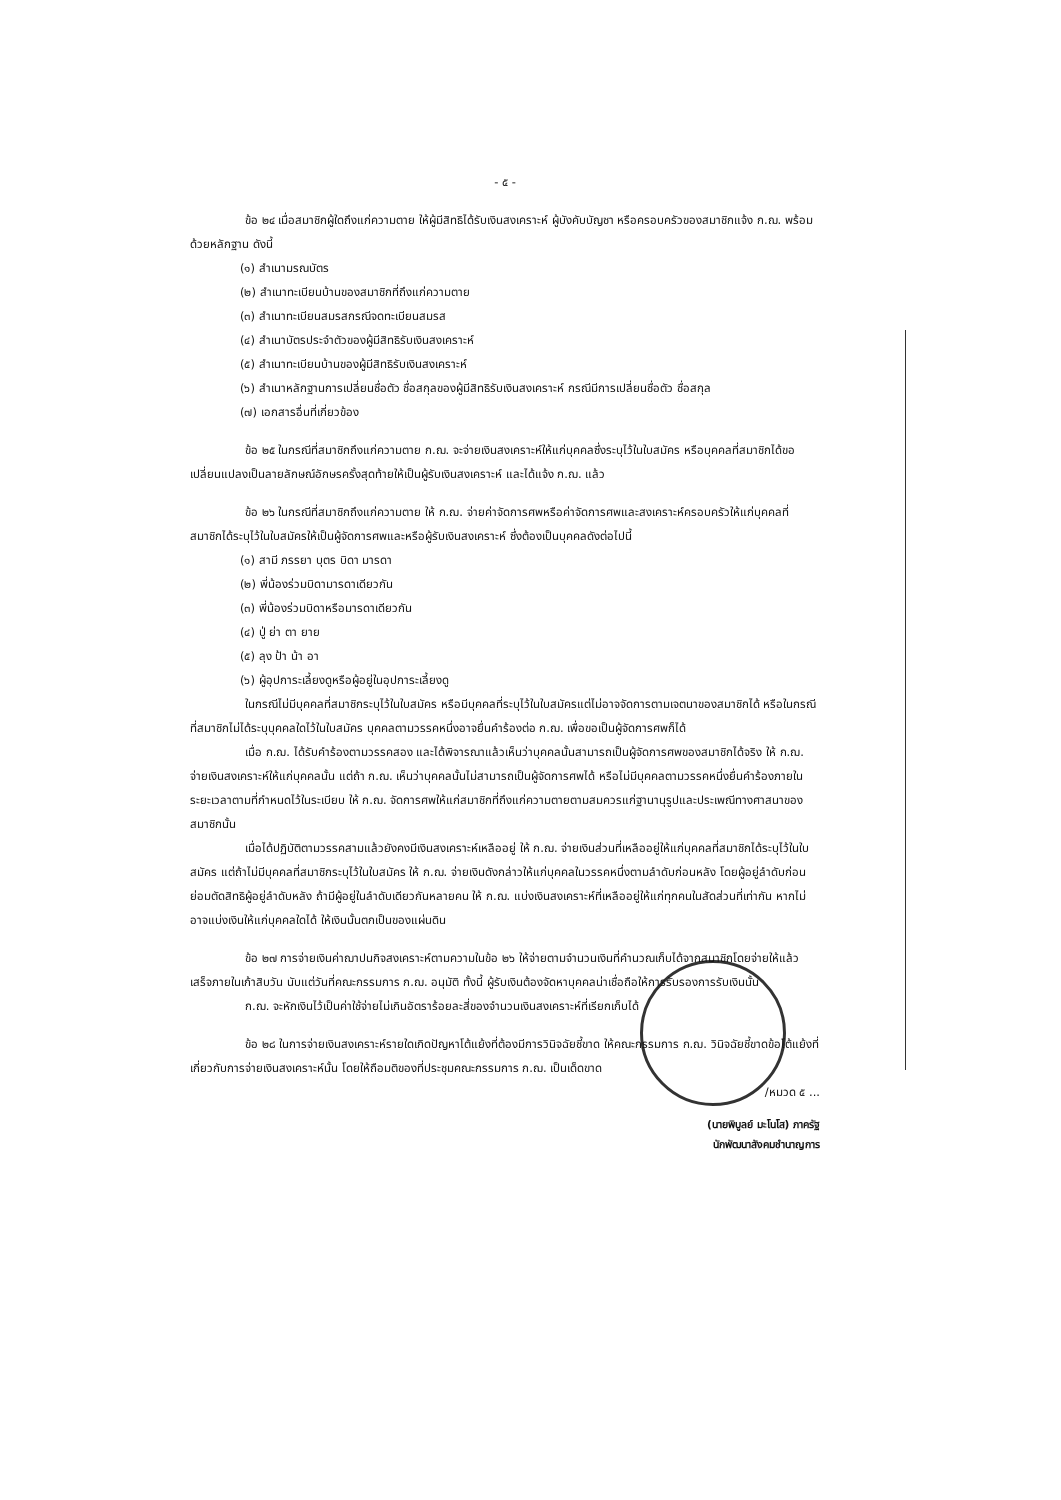- ๕ -
ข้อ ๒๔ เมื่อสมาชิกผู้ใดถึงแก่ความตาย ให้ผู้มีสิทธิได้รับเงินสงเคราะห์ ผู้บังคับบัญชา หรือครอบครัวของสมาชิกแจ้ง ก.ฌ. พร้อมด้วยหลักฐาน ดังนี้
(๑) สำเนามรณบัตร
(๒) สำเนาทะเบียนบ้านของสมาชิกที่ถึงแก่ความตาย
(๓) สำเนาทะเบียนสมรสกรณีจดทะเบียนสมรส
(๔) สำเนาบัตรประจำตัวของผู้มีสิทธิรับเงินสงเคราะห์
(๕) สำเนาทะเบียนบ้านของผู้มีสิทธิรับเงินสงเคราะห์
(๖) สำเนาหลักฐานการเปลี่ยนชื่อตัว ชื่อสกุลของผู้มีสิทธิรับเงินสงเคราะห์ กรณีมีการเปลี่ยนชื่อตัว ชื่อสกุล
(๗) เอกสารอื่นที่เกี่ยวข้อง
ข้อ ๒๕ ในกรณีที่สมาชิกถึงแก่ความตาย ก.ฌ. จะจ่ายเงินสงเคราะห์ให้แก่บุคคลซึ่งระบุไว้ในใบสมัคร หรือบุคคลที่สมาชิกได้ขอเปลี่ยนแปลงเป็นลายลักษณ์อักษรครั้งสุดท้ายให้เป็นผู้รับเงินสงเคราะห์ และได้แจ้ง ก.ฌ. แล้ว
ข้อ ๒๖ ในกรณีที่สมาชิกถึงแก่ความตาย ให้ ก.ฌ. จ่ายค่าจัดการศพหรือค่าจัดการศพและสงเคราะห์ครอบครัวให้แก่บุคคลที่สมาชิกได้ระบุไว้ในใบสมัครให้เป็นผู้จัดการศพและหรือผู้รับเงินสงเคราะห์ ซึ่งต้องเป็นบุคคลดังต่อไปนี้
(๑) สามี ภรรยา บุตร บิดา มารดา
(๒) พี่น้องร่วมบิดามารดาเดียวกัน
(๓) พี่น้องร่วมบิดาหรือมารดาเดียวกัน
(๔) ปู่ ย่า ตา ยาย
(๕) ลุง ป้า น้า อา
(๖) ผู้อุปการะเลี้ยงดูหรือผู้อยู่ในอุปการะเลี้ยงดู
ในกรณีไม่มีบุคคลที่สมาชิกระบุไว้ในใบสมัคร หรือมีบุคคลที่ระบุไว้ในใบสมัครแต่ไม่อาจจัดการตามเจตนาของสมาชิกได้ หรือในกรณีที่สมาชิกไม่ได้ระบุบุคคลใดไว้ในใบสมัคร บุคคลตามวรรคหนึ่งอาจยื่นคำร้องต่อ ก.ฌ. เพื่อขอเป็นผู้จัดการศพก็ได้
เมื่อ ก.ฌ. ได้รับคำร้องตามวรรคสอง และได้พิจารณาแล้วเห็นว่าบุคคลนั้นสามารถเป็นผู้จัดการศพของสมาชิกได้จริง ให้ ก.ฌ. จ่ายเงินสงเคราะห์ให้แก่บุคคลนั้น แต่ถ้า ก.ฌ. เห็นว่าบุคคลนั้นไม่สามารถเป็นผู้จัดการศพได้ หรือไม่มีบุคคลตามวรรคหนึ่งยื่นคำร้องภายในระยะเวลาตามที่กำหนดไว้ในระเบียบ ให้ ก.ฌ. จัดการศพให้แก่สมาชิกที่ถึงแก่ความตายตามสมควรแก่ฐานานุรูปและประเพณีทางศาสนาของสมาชิกนั้น
เมื่อได้ปฏิบัติตามวรรคสามแล้วยังคงมีเงินสงเคราะห์เหลืออยู่ ให้ ก.ฌ. จ่ายเงินส่วนที่เหลืออยู่ให้แก่บุคคลที่สมาชิกได้ระบุไว้ในใบสมัคร แต่ถ้าไม่มีบุคคลที่สมาชิกระบุไว้ในใบสมัคร ให้ ก.ฌ. จ่ายเงินดังกล่าวให้แก่บุคคลในวรรคหนึ่งตามลำดับก่อนหลัง โดยผู้อยู่ลำดับก่อนย่อมตัดสิทธิผู้อยู่ลำดับหลัง ถ้ามีผู้อยู่ในลำดับเดียวกันหลายคน ให้ ก.ฌ. แบ่งเงินสงเคราะห์ที่เหลืออยู่ให้แก่ทุกคนในสัดส่วนที่เท่ากัน หากไม่อาจแบ่งเงินให้แก่บุคคลใดได้ ให้เงินนั้นตกเป็นของแผ่นดิน
ข้อ ๒๗ การจ่ายเงินค่าฌาปนกิจสงเคราะห์ตามความในข้อ ๒๖ ให้จ่ายตามจำนวนเงินที่คำนวณเก็บได้จากสมาชิกโดยจ่ายให้แล้วเสร็จภายในเก้าสิบวัน นับแต่วันที่คณะกรรมการ ก.ฌ. อนุมัติ ทั้งนี้ ผู้รับเงินต้องจัดหาบุคคลน่าเชื่อถือให้การรับรองการรับเงินนั้น
ก.ฌ. จะหักเงินไว้เป็นค่าใช้จ่ายไม่เกินอัตราร้อยละสี่ของจำนวนเงินสงเคราะห์ที่เรียกเก็บได้
ข้อ ๒๘ ในการจ่ายเงินสงเคราะห์รายใดเกิดปัญหาโต้แย้งที่ต้องมีการวินิจฉัยชี้ขาด ให้คณะกรรมการ ก.ฌ. วินิจฉัยชี้ขาดข้อโต้แย้งที่เกี่ยวกับการจ่ายเงินสงเคราะห์นั้น โดยให้ถือมติของที่ประชุมคณะกรรมการ ก.ฌ. เป็นเด็ดขาด
/หมวด ๕ ...
(นายพิบูลย์ มะโนโส) ภาครัฐ
นักพัฒนาสังคมชำนาญการ